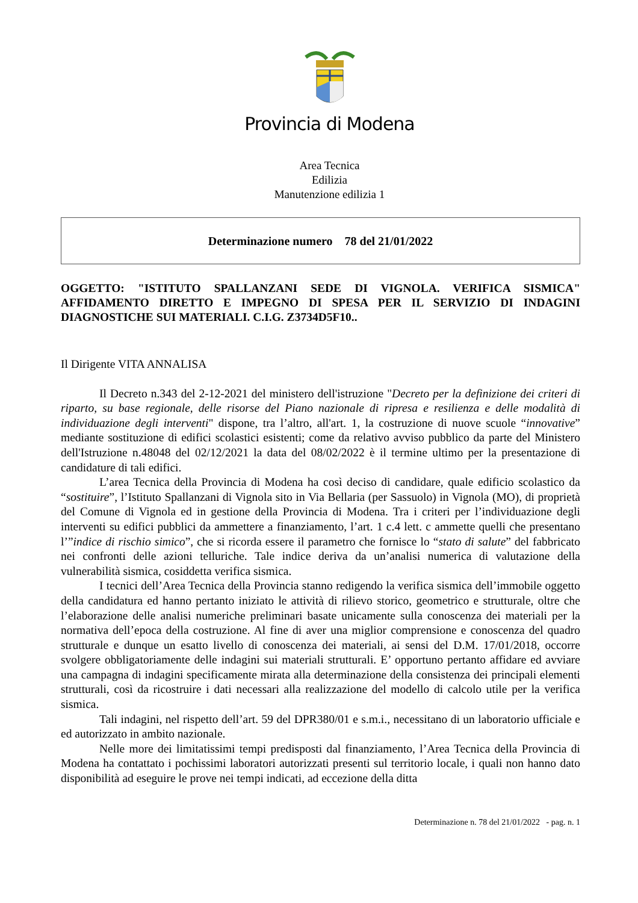Provincia di Modena
Area Tecnica
Edilizia
Manutenzione edilizia 1
Determinazione numero 78 del 21/01/2022
OGGETTO: "ISTITUTO SPALLANZANI SEDE DI VIGNOLA. VERIFICA SISMICA" AFFIDAMENTO DIRETTO E IMPEGNO DI SPESA PER IL SERVIZIO DI INDAGINI DIAGNOSTICHE SUI MATERIALI. C.I.G. Z3734D5F10..
Il Dirigente VITA ANNALISA
Il Decreto n.343 del 2-12-2021 del ministero dell'istruzione "Decreto per la definizione dei criteri di riparto, su base regionale, delle risorse del Piano nazionale di ripresa e resilienza e delle modalità di individuazione degli interventi" dispone, tra l’altro, all'art. 1, la costruzione di nuove scuole “innovative” mediante sostituzione di edifici scolastici esistenti; come da relativo avviso pubblico da parte del Ministero dell'Istruzione n.48048 del 02/12/2021 la data del 08/02/2022 è il termine ultimo per la presentazione di candidature di tali edifici.
L’area Tecnica della Provincia di Modena ha così deciso di candidare, quale edificio scolastico da “sostituire”, l’Istituto Spallanzani di Vignola sito in Via Bellaria (per Sassuolo) in Vignola (MO), di proprietà del Comune di Vignola ed in gestione della Provincia di Modena. Tra i criteri per l’individuazione degli interventi su edifici pubblici da ammettere a finanziamento, l’art. 1 c.4 lett. c ammette quelli che presentano l’”indice di rischio simico”, che si ricorda essere il parametro che fornisce lo “stato di salute” del fabbricato nei confronti delle azioni telluriche. Tale indice deriva da un’analisi numerica di valutazione della vulnerabilità sismica, cosiddetta verifica sismica.
I tecnici dell’Area Tecnica della Provincia stanno redigendo la verifica sismica dell’immobile oggetto della candidatura ed hanno pertanto iniziato le attività di rilievo storico, geometrico e strutturale, oltre che l’elaborazione delle analisi numeriche preliminari basate unicamente sulla conoscenza dei materiali per la normativa dell’epoca della costruzione. Al fine di aver una miglior comprensione e conoscenza del quadro strutturale e dunque un esatto livello di conoscenza dei materiali, ai sensi del D.M. 17/01/2018, occorre svolgere obbligatoriamente delle indagini sui materiali strutturali. E’ opportuno pertanto affidare ed avviare una campagna di indagini specificamente mirata alla determinazione della consistenza dei principali elementi strutturali, così da ricostruire i dati necessari alla realizzazione del modello di calcolo utile per la verifica sismica.
Tali indagini, nel rispetto dell’art. 59 del DPR380/01 e s.m.i., necessitano di un laboratorio ufficiale e ed autorizzato in ambito nazionale.
Nelle more dei limitatissimi tempi predisposti dal finanziamento, l’Area Tecnica della Provincia di Modena ha contattato i pochissimi laboratori autorizzati presenti sul territorio locale, i quali non hanno dato disponibilità ad eseguire le prove nei tempi indicati, ad eccezione della ditta
Determinazione n. 78 del 21/01/2022 - pag. n. 1